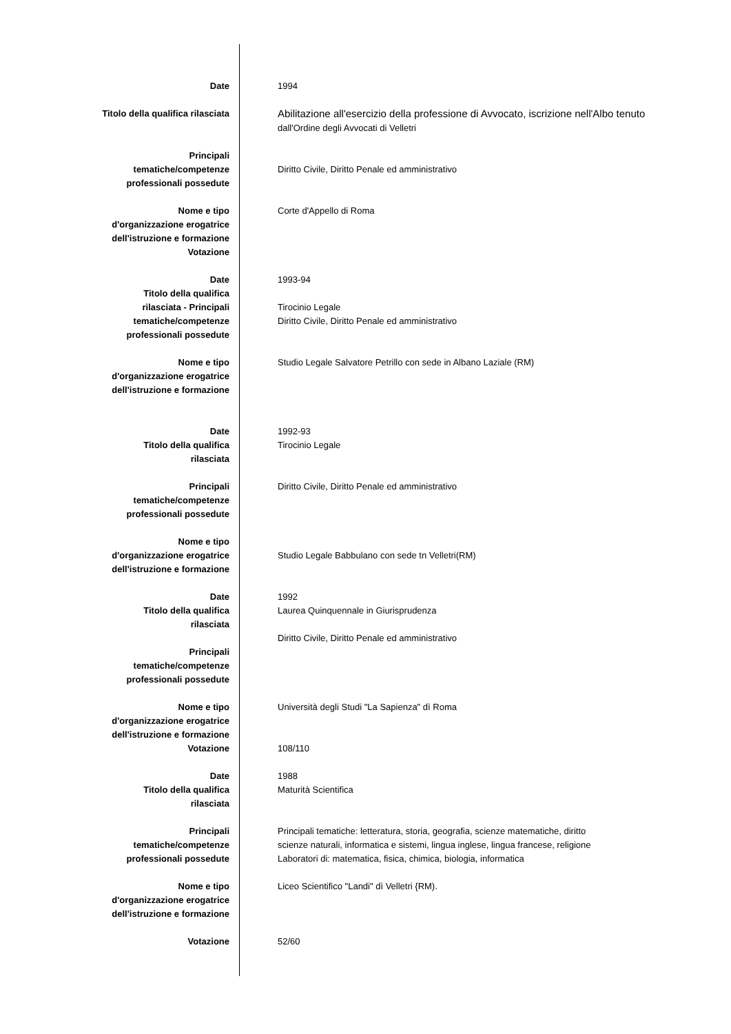| Date | 1994 |
| Titolo della qualifica rilasciata | Abilitazione all'esercizio della professione di Avvocato, iscrizione nell'Albo tenuto dall'Ordine degli Avvocati di Velletri |
| Principali tematiche/competenze professionali possedute | Diritto Civile, Diritto Penale ed amministrativo |
| Nome e tipo d'organizzazione erogatrice dell'istruzione e formazione Votazione | Corte d'Appello di Roma |
| Date Titolo della qualifica rilasciata - Principali tematiche/competenze professionali possedute | 1993-94 Tirocinio Legale Diritto Civile, Diritto Penale ed amministrativo |
| Nome e tipo d'organizzazione erogatrice dell'istruzione e formazione | Studio Legale Salvatore Petrillo con sede in Albano Laziale (RM) |
| Date Titolo della qualifica rilasciata | 1992-93 Tirocinio Legale |
| Principali tematiche/competenze professionali possedute | Diritto Civile, Diritto Penale ed amministrativo |
| Nome e tipo d'organizzazione erogatrice dell'istruzione e formazione | Studio Legale Babbulano con sede tn Velletri(RM) |
| Date Titolo della qualifica rilasciata Principali tematiche/competenze professionali possedute | 1992 Laurea Quinquennale in Giurisprudenza Diritto Civile, Diritto Penale ed amministrativo |
| Nome e tipo d'organizzazione erogatrice dell'istruzione e formazione Votazione | Università degli Studi "La Sapienza" dì Roma 108/110 |
| Date Titolo della qualifica rilasciata | 1988 Maturità Scientifica |
| Principali tematiche/competenze professionali possedute | Principali tematiche: letteratura, storia, geografia, scienze matematiche, diritto scienze naturali, informatica e sistemi, lingua inglese, lingua francese, religione Laboratori di: matematica, fisica, chimica, biologia, informatica |
| Nome e tipo d'organizzazione erogatrice dell'istruzione e formazione | Liceo Scientifico "Landi" dì Velletri {RM). |
| Votazione | 52/60 |